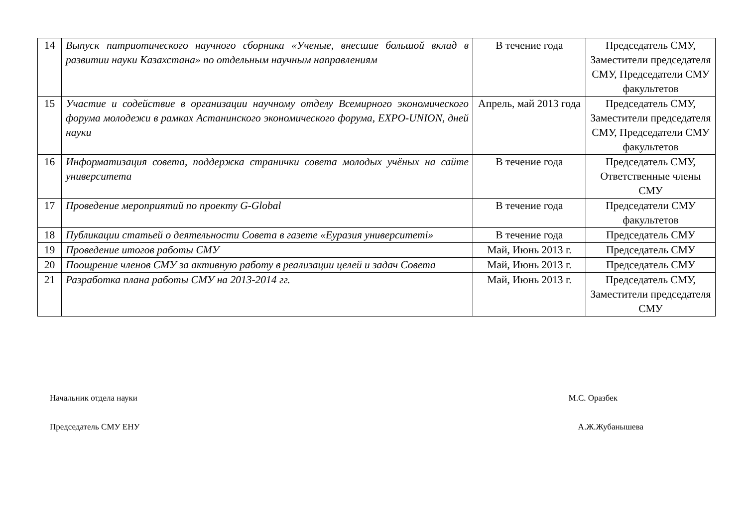| 14 | Выпуск патриотического научного сборника «Ученые, внесшие большой вклад в развитии науки Казахстана» по отдельным научным направлениям | В течение года | Председатель СМУ, Заместители председателя СМУ, Председатели СМУ факультетов |
| 15 | Участие и содействие в организации научному отделу Всемирного экономического форума молодежи в рамках Астанинского экономического форума, EXPO-UNION, дней науки | Апрель, май 2013 года | Председатель СМУ, Заместители председателя СМУ, Председатели СМУ факультетов |
| 16 | Информатизация совета, поддержка странички совета молодых учёных на сайте университета | В течение года | Председатель СМУ, Ответственные члены СМУ |
| 17 | Проведение мероприятий по проекту G-Global | В течение года | Председатели СМУ факультетов |
| 18 | Публикации статьей о деятельности Совета в газете «Еуразия университеті» | В течение года | Председатель СМУ |
| 19 | Проведение итогов работы СМУ | Май, Июнь 2013 г. | Председатель СМУ |
| 20 | Поощрение членов СМУ за активную работу в реализации целей и задач Совета | Май, Июнь 2013 г. | Председатель СМУ |
| 21 | Разработка плана работы СМУ на 2013-2014 гг. | Май, Июнь 2013 г. | Председатель СМУ, Заместители председателя СМУ |
Начальник отдела науки М.С. Оразбек
Председатель СМУ ЕНУ А.Ж.Жубанышева